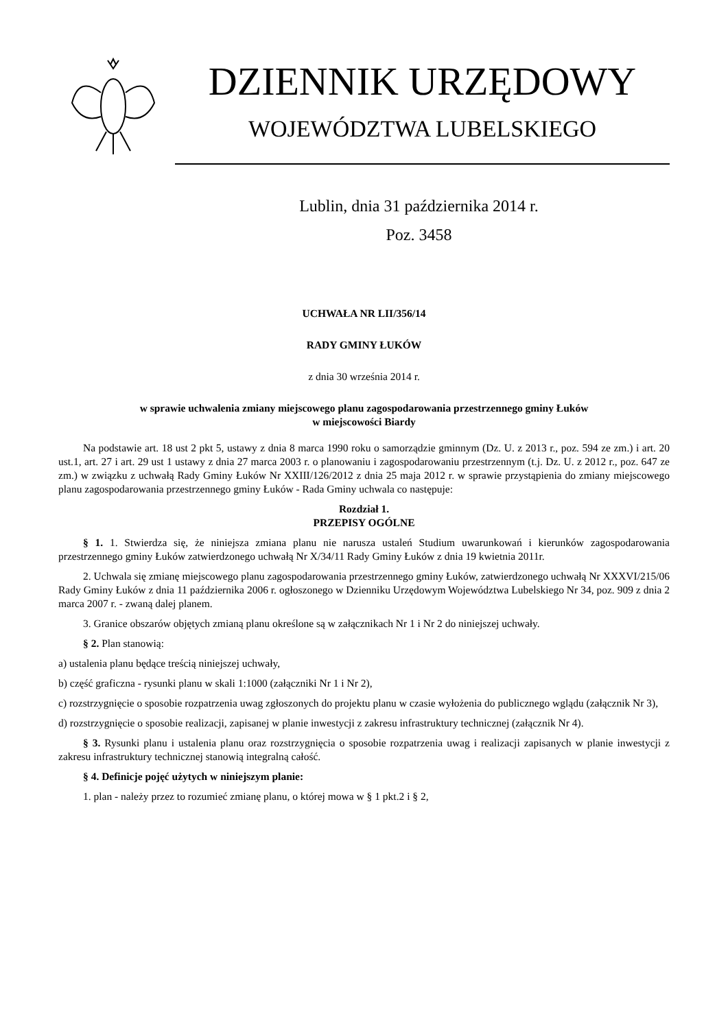DZIENNIK URZĘDOWY
WOJEWÓDZTWA LUBELSKIEGO
Lublin, dnia 31 października 2014 r.
Poz. 3458
UCHWAŁA NR LII/356/14
RADY GMINY ŁUKÓW
z dnia 30 września 2014 r.
w sprawie uchwalenia zmiany miejscowego planu zagospodarowania przestrzennego gminy Łuków
w miejscowości Biardy
Na podstawie art. 18 ust 2 pkt 5, ustawy z dnia 8 marca 1990 roku o samorządzie gminnym (Dz. U. z 2013 r., poz. 594 ze zm.) i art. 20 ust.1, art. 27 i art. 29 ust 1 ustawy z dnia 27 marca 2003 r. o planowaniu i zagospodarowaniu przestrzennym (t.j. Dz. U. z 2012 r., poz. 647 ze zm.) w związku z uchwałą Rady Gminy Łuków Nr XXIII/126/2012 z dnia 25 maja 2012 r. w sprawie przystąpienia do zmiany miejscowego planu zagospodarowania przestrzennego gminy Łuków - Rada Gminy uchwala co następuje:
Rozdział 1.
PRZEPISY OGÓLNE
§ 1. 1. Stwierdza się, że niniejsza zmiana planu nie narusza ustaleń Studium uwarunkowań i kierunków zagospodarowania przestrzennego gminy Łuków zatwierdzonego uchwałą Nr X/34/11 Rady Gminy Łuków z dnia 19 kwietnia 2011r.
2. Uchwala się zmianę miejscowego planu zagospodarowania przestrzennego gminy Łuków, zatwierdzonego uchwałą Nr XXXVI/215/06 Rady Gminy Łuków z dnia 11 października 2006 r. ogłoszonego w Dzienniku Urzędowym Województwa Lubelskiego Nr 34, poz. 909 z dnia 2 marca 2007 r. - zwaną dalej planem.
3. Granice obszarów objętych zmianą planu określone są w załącznikach Nr 1 i Nr 2 do niniejszej uchwały.
§ 2. Plan stanowią:
a) ustalenia planu będące treścią niniejszej uchwały,
b) część graficzna - rysunki planu w skali 1:1000 (załączniki Nr 1 i Nr 2),
c) rozstrzygnięcie o sposobie rozpatrzenia uwag zgłoszonych do projektu planu w czasie wyłożenia do publicznego wglądu (załącznik Nr 3),
d) rozstrzygnięcie o sposobie realizacji, zapisanej w planie inwestycji z zakresu infrastruktury technicznej (załącznik Nr 4).
§ 3. Rysunki planu i ustalenia planu oraz rozstrzygnięcia o sposobie rozpatrzenia uwag i realizacji zapisanych w planie inwestycji z zakresu infrastruktury technicznej stanowią integralną całość.
§ 4. Definicje pojęć użytych w niniejszym planie:
1. plan - należy przez to rozumieć zmianę planu, o której mowa w § 1 pkt.2 i § 2,